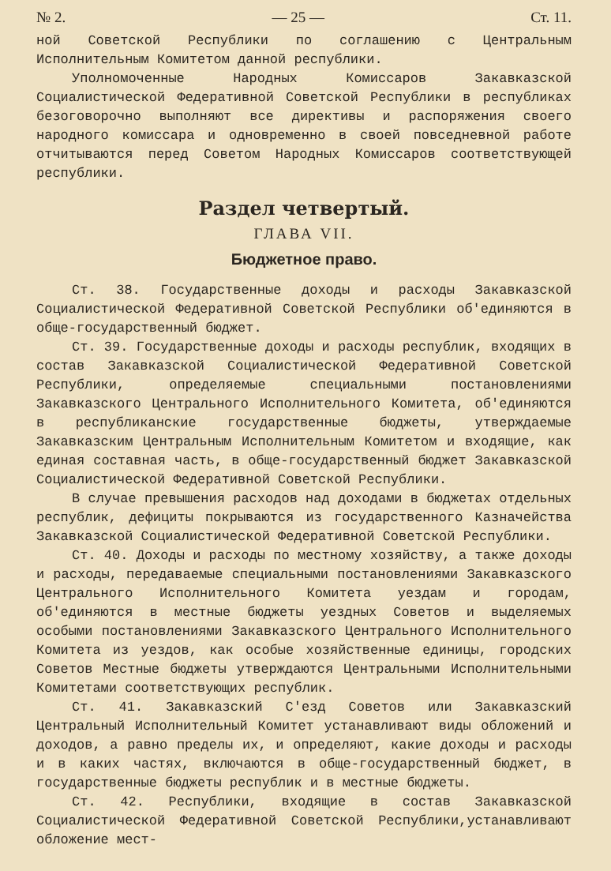№ 2. — 25 — Ст. 11.
ной Советской Республики по соглашению с Центральным Исполнительным Комитетом данной республики.
Уполномоченные Народных Комиссаров Закавказской Социалистической Федеративной Советской Республики в республиках безоговорочно выполняют все директивы и распоряжения своего народного комиссара и одновременно в своей повседневной работе отчитываются перед Советом Народных Комиссаров соответствующей республики.
Раздел четвертый.
ГЛАВА VII.
Бюджетное право.
Ст. 38. Государственные доходы и расходы Закавказской Социалистической Федеративной Советской Республики об'единяются в обще-государственный бюджет.
Ст. 39. Государственные доходы и расходы республик, входящих в состав Закавказской Социалистической Федеративной Советской Республики, определяемые специальными постановлениями Закавказского Центрального Исполнительного Комитета, об'единяются в республиканские государственные бюджеты, утверждаемые Закавказским Центральным Исполнительным Комитетом и входящие, как единая составная часть, в обще-государственный бюджет Закавказской Социалистической Федеративной Советской Республики.
В случае превышения расходов над доходами в бюджетах отдельных республик, дефициты покрываются из государственного Казначейства Закавказской Социалистической Федеративной Советской Республики.
Ст. 40. Доходы и расходы по местному хозяйству, а также доходы и расходы, передаваемые специальными постановлениями Закавказского Центрального Исполнительного Комитета уездам и городам, об'единяются в местные бюджеты уездных Советов и выделяемых особыми постановлениями Закавказского Центрального Исполнительного Комитета из уездов, как особые хозяйственные единицы, городских Советов Местные бюджеты утверждаются Центральными Исполнительными Комитетами соответствующих республик.
Ст. 41. Закавказский С'езд Советов или Закавказский Центральный Исполнительный Комитет устанавливают виды обложений и доходов, а равно пределы их, и определяют, какие доходы и расходы и в каких частях, включаются в обще-государственный бюджет, в государственные бюджеты республик и в местные бюджеты.
Ст. 42. Республики, входящие в состав Закавказской Социалистической Федеративной Советской Республики,устанавливают обложение мест-